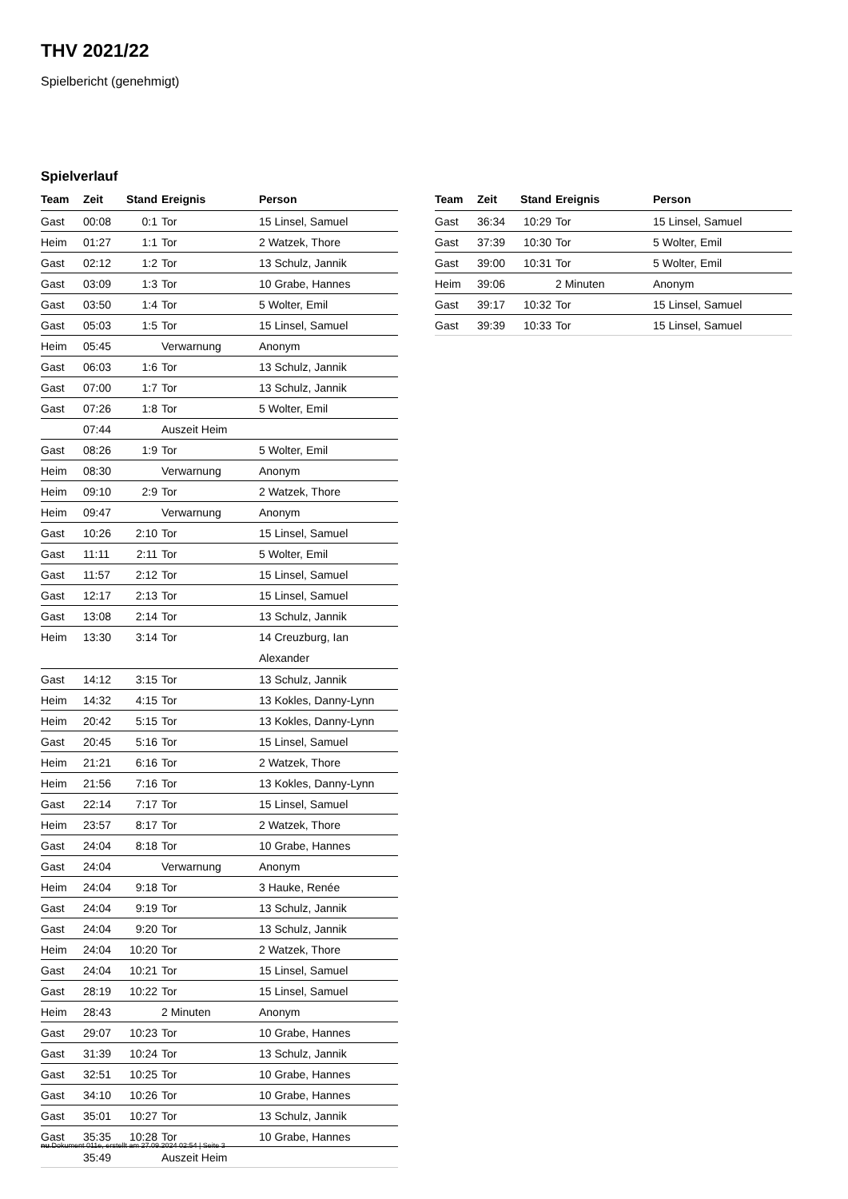THV 2021/22
Spielbericht (genehmigt)
Spielverlauf
| Team | Zeit | Stand | Ereignis | Person |
| --- | --- | --- | --- | --- |
| Gast | 00:08 | 0:1 | Tor | 15 Linsel, Samuel |
| Heim | 01:27 | 1:1 | Tor | 2 Watzek, Thore |
| Gast | 02:12 | 1:2 | Tor | 13 Schulz, Jannik |
| Gast | 03:09 | 1:3 | Tor | 10 Grabe, Hannes |
| Gast | 03:50 | 1:4 | Tor | 5 Wolter, Emil |
| Gast | 05:03 | 1:5 | Tor | 15 Linsel, Samuel |
| Heim | 05:45 | | Verwarnung | Anonym |
| Gast | 06:03 | 1:6 | Tor | 13 Schulz, Jannik |
| Gast | 07:00 | 1:7 | Tor | 13 Schulz, Jannik |
| Gast | 07:26 | 1:8 | Tor | 5 Wolter, Emil |
| | 07:44 | | Auszeit Heim | |
| Gast | 08:26 | 1:9 | Tor | 5 Wolter, Emil |
| Heim | 08:30 | | Verwarnung | Anonym |
| Heim | 09:10 | 2:9 | Tor | 2 Watzek, Thore |
| Heim | 09:47 | | Verwarnung | Anonym |
| Gast | 10:26 | 2:10 | Tor | 15 Linsel, Samuel |
| Gast | 11:11 | 2:11 | Tor | 5 Wolter, Emil |
| Gast | 11:57 | 2:12 | Tor | 15 Linsel, Samuel |
| Gast | 12:17 | 2:13 | Tor | 15 Linsel, Samuel |
| Gast | 13:08 | 2:14 | Tor | 13 Schulz, Jannik |
| Heim | 13:30 | 3:14 | Tor | 14 Creuzburg, Ian Alexander |
| Gast | 14:12 | 3:15 | Tor | 13 Schulz, Jannik |
| Heim | 14:32 | 4:15 | Tor | 13 Kokles, Danny-Lynn |
| Heim | 20:42 | 5:15 | Tor | 13 Kokles, Danny-Lynn |
| Gast | 20:45 | 5:16 | Tor | 15 Linsel, Samuel |
| Heim | 21:21 | 6:16 | Tor | 2 Watzek, Thore |
| Heim | 21:56 | 7:16 | Tor | 13 Kokles, Danny-Lynn |
| Gast | 22:14 | 7:17 | Tor | 15 Linsel, Samuel |
| Heim | 23:57 | 8:17 | Tor | 2 Watzek, Thore |
| Gast | 24:04 | 8:18 | Tor | 10 Grabe, Hannes |
| Gast | 24:04 | | Verwarnung | Anonym |
| Heim | 24:04 | 9:18 | Tor | 3 Hauke, Renée |
| Gast | 24:04 | 9:19 | Tor | 13 Schulz, Jannik |
| Gast | 24:04 | 9:20 | Tor | 13 Schulz, Jannik |
| Heim | 24:04 | 10:20 | Tor | 2 Watzek, Thore |
| Gast | 24:04 | 10:21 | Tor | 15 Linsel, Samuel |
| Gast | 28:19 | 10:22 | Tor | 15 Linsel, Samuel |
| Heim | 28:43 | | 2 Minuten | Anonym |
| Gast | 29:07 | 10:23 | Tor | 10 Grabe, Hannes |
| Gast | 31:39 | 10:24 | Tor | 13 Schulz, Jannik |
| Gast | 32:51 | 10:25 | Tor | 10 Grabe, Hannes |
| Gast | 34:10 | 10:26 | Tor | 10 Grabe, Hannes |
| Gast | 35:01 | 10:27 | Tor | 13 Schulz, Jannik |
| Gast | 35:35 | 10:28 | Tor | 10 Grabe, Hannes |
| | 35:49 | | Auszeit Heim | |
| Team | Zeit | Stand | Ereignis | Person |
| --- | --- | --- | --- | --- |
| Gast | 36:34 | 10:29 | Tor | 15 Linsel, Samuel |
| Gast | 37:39 | 10:30 | Tor | 5 Wolter, Emil |
| Gast | 39:00 | 10:31 | Tor | 5 Wolter, Emil |
| Heim | 39:06 | | 2 Minuten | Anonym |
| Gast | 39:17 | 10:32 | Tor | 15 Linsel, Samuel |
| Gast | 39:39 | 10:33 | Tor | 15 Linsel, Samuel |
nu.Dokument 011e, erstellt am 27.09.2024 02:54 | Seite 3